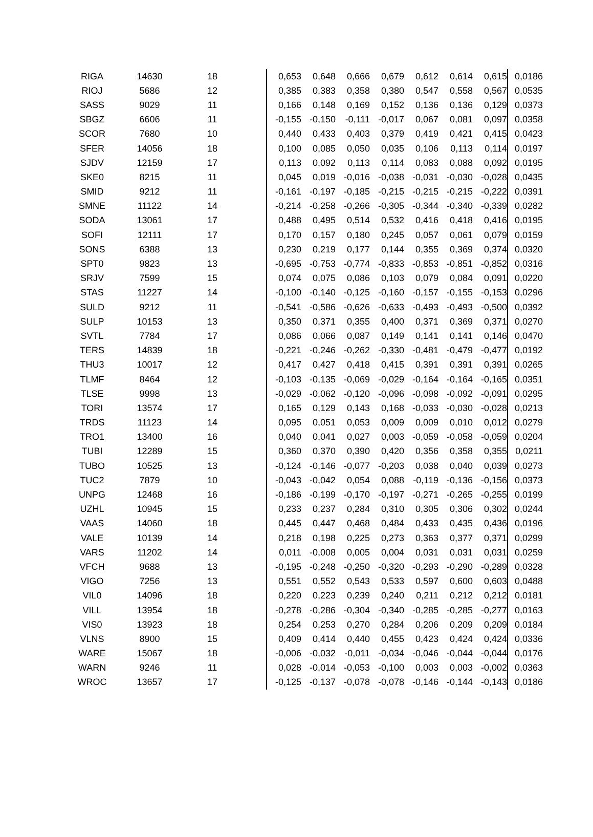| RIGA | 14630 | 18 | | 0,653 | 0,648 | 0,666 | 0,679 | 0,612 | 0,614 | 0,615 | 0,0186 |
| RIOJ | 5686 | 12 | | 0,385 | 0,383 | 0,358 | 0,380 | 0,547 | 0,558 | 0,567 | 0,0535 |
| SASS | 9029 | 11 | | 0,166 | 0,148 | 0,169 | 0,152 | 0,136 | 0,136 | 0,129 | 0,0373 |
| SBGZ | 6606 | 11 | | -0,155 | -0,150 | -0,111 | -0,017 | 0,067 | 0,081 | 0,097 | 0,0358 |
| SCOR | 7680 | 10 | | 0,440 | 0,433 | 0,403 | 0,379 | 0,419 | 0,421 | 0,415 | 0,0423 |
| SFER | 14056 | 18 | | 0,100 | 0,085 | 0,050 | 0,035 | 0,106 | 0,113 | 0,114 | 0,0197 |
| SJDV | 12159 | 17 | | 0,113 | 0,092 | 0,113 | 0,114 | 0,083 | 0,088 | 0,092 | 0,0195 |
| SKE0 | 8215 | 11 | | 0,045 | 0,019 | -0,016 | -0,038 | -0,031 | -0,030 | -0,028 | 0,0435 |
| SMID | 9212 | 11 | | -0,161 | -0,197 | -0,185 | -0,215 | -0,215 | -0,215 | -0,222 | 0,0391 |
| SMNE | 11122 | 14 | | -0,214 | -0,258 | -0,266 | -0,305 | -0,344 | -0,340 | -0,339 | 0,0282 |
| SODA | 13061 | 17 | | 0,488 | 0,495 | 0,514 | 0,532 | 0,416 | 0,418 | 0,416 | 0,0195 |
| SOFI | 12111 | 17 | | 0,170 | 0,157 | 0,180 | 0,245 | 0,057 | 0,061 | 0,079 | 0,0159 |
| SONS | 6388 | 13 | | 0,230 | 0,219 | 0,177 | 0,144 | 0,355 | 0,369 | 0,374 | 0,0320 |
| SPT0 | 9823 | 13 | | -0,695 | -0,753 | -0,774 | -0,833 | -0,853 | -0,851 | -0,852 | 0,0316 |
| SRJV | 7599 | 15 | | 0,074 | 0,075 | 0,086 | 0,103 | 0,079 | 0,084 | 0,091 | 0,0220 |
| STAS | 11227 | 14 | | -0,100 | -0,140 | -0,125 | -0,160 | -0,157 | -0,155 | -0,153 | 0,0296 |
| SULD | 9212 | 11 | | -0,541 | -0,586 | -0,626 | -0,633 | -0,493 | -0,493 | -0,500 | 0,0392 |
| SULP | 10153 | 13 | | 0,350 | 0,371 | 0,355 | 0,400 | 0,371 | 0,369 | 0,371 | 0,0270 |
| SVTL | 7784 | 17 | | 0,086 | 0,066 | 0,087 | 0,149 | 0,141 | 0,141 | 0,146 | 0,0470 |
| TERS | 14839 | 18 | | -0,221 | -0,246 | -0,262 | -0,330 | -0,481 | -0,479 | -0,477 | 0,0192 |
| THU3 | 10017 | 12 | | 0,417 | 0,427 | 0,418 | 0,415 | 0,391 | 0,391 | 0,391 | 0,0265 |
| TLMF | 8464 | 12 | | -0,103 | -0,135 | -0,069 | -0,029 | -0,164 | -0,164 | -0,165 | 0,0351 |
| TLSE | 9998 | 13 | | -0,029 | -0,062 | -0,120 | -0,096 | -0,098 | -0,092 | -0,091 | 0,0295 |
| TORI | 13574 | 17 | | 0,165 | 0,129 | 0,143 | 0,168 | -0,033 | -0,030 | -0,028 | 0,0213 |
| TRDS | 11123 | 14 | | 0,095 | 0,051 | 0,053 | 0,009 | 0,009 | 0,010 | 0,012 | 0,0279 |
| TRO1 | 13400 | 16 | | 0,040 | 0,041 | 0,027 | 0,003 | -0,059 | -0,058 | -0,059 | 0,0204 |
| TUBI | 12289 | 15 | | 0,360 | 0,370 | 0,390 | 0,420 | 0,356 | 0,358 | 0,355 | 0,0211 |
| TUBO | 10525 | 13 | | -0,124 | -0,146 | -0,077 | -0,203 | 0,038 | 0,040 | 0,039 | 0,0273 |
| TUC2 | 7879 | 10 | | -0,043 | -0,042 | 0,054 | 0,088 | -0,119 | -0,136 | -0,156 | 0,0373 |
| UNPG | 12468 | 16 | | -0,186 | -0,199 | -0,170 | -0,197 | -0,271 | -0,265 | -0,255 | 0,0199 |
| UZHL | 10945 | 15 | | 0,233 | 0,237 | 0,284 | 0,310 | 0,305 | 0,306 | 0,302 | 0,0244 |
| VAAS | 14060 | 18 | | 0,445 | 0,447 | 0,468 | 0,484 | 0,433 | 0,435 | 0,436 | 0,0196 |
| VALE | 10139 | 14 | | 0,218 | 0,198 | 0,225 | 0,273 | 0,363 | 0,377 | 0,371 | 0,0299 |
| VARS | 11202 | 14 | | 0,011 | -0,008 | 0,005 | 0,004 | 0,031 | 0,031 | 0,031 | 0,0259 |
| VFCH | 9688 | 13 | | -0,195 | -0,248 | -0,250 | -0,320 | -0,293 | -0,290 | -0,289 | 0,0328 |
| VIGO | 7256 | 13 | | 0,551 | 0,552 | 0,543 | 0,533 | 0,597 | 0,600 | 0,603 | 0,0488 |
| VIL0 | 14096 | 18 | | 0,220 | 0,223 | 0,239 | 0,240 | 0,211 | 0,212 | 0,212 | 0,0181 |
| VILL | 13954 | 18 | | -0,278 | -0,286 | -0,304 | -0,340 | -0,285 | -0,285 | -0,277 | 0,0163 |
| VIS0 | 13923 | 18 | | 0,254 | 0,253 | 0,270 | 0,284 | 0,206 | 0,209 | 0,209 | 0,0184 |
| VLNS | 8900 | 15 | | 0,409 | 0,414 | 0,440 | 0,455 | 0,423 | 0,424 | 0,424 | 0,0336 |
| WARE | 15067 | 18 | | -0,006 | -0,032 | -0,011 | -0,034 | -0,046 | -0,044 | -0,044 | 0,0176 |
| WARN | 9246 | 11 | | 0,028 | -0,014 | -0,053 | -0,100 | 0,003 | 0,003 | -0,002 | 0,0363 |
| WROC | 13657 | 17 | | -0,125 | -0,137 | -0,078 | -0,078 | -0,146 | -0,144 | -0,143 | 0,0186 |